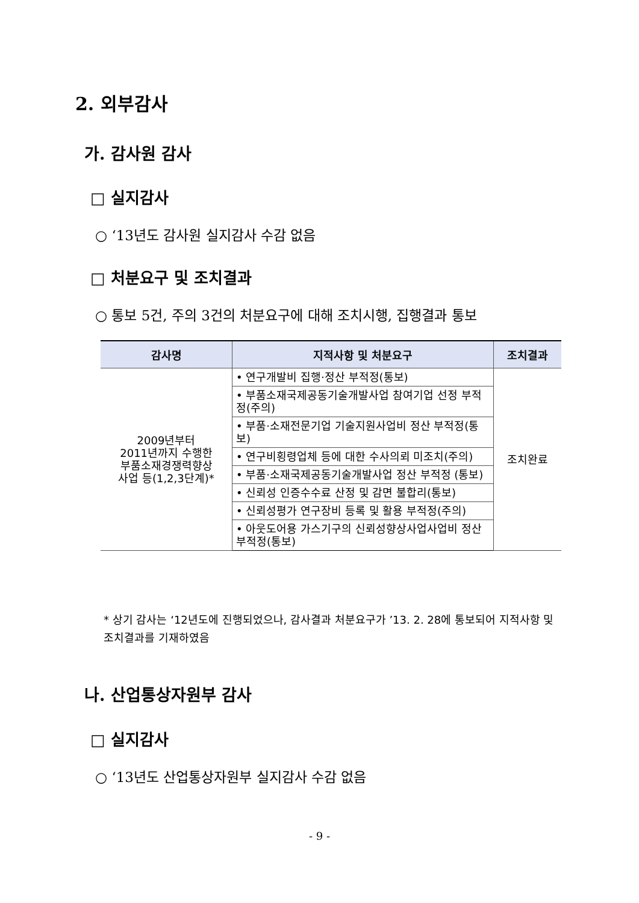2. 외부감사
가. 감사원 감사
□ 실지감사
○ ‘13년도 감사원 실지감사 수감 없음
□ 처분요구 및 조치결과
○ 통보 5건, 주의 3건의 처분요구에 대해 조치시행, 집행결과 통보
| 감사명 | 지적사항 및 처분요구 | 조치결과 |
| --- | --- | --- |
| 2009년부터 2011년까지 수행한 부품소재경쟁력향상 사업 등(1,2,3단계)* | • 연구개발비 집행·정산 부적정(통보) | 조치완료 |
| | • 부품소재국제공동기술개발사업 참여기업 선정 부적정(주의) | |
| | • 부품·소재전문기업 기술지원사업비 정산 부적정(통보) | |
| | • 연구비횡령업체 등에 대한 수사의뢰 미조치(주의) | |
| | • 부품·소재국제공동기술개발사업 정산 부적정 (통보) | |
| | • 신뢰성 인증수수료 산정 및 감면 불합리(통보) | |
| | • 신뢰성평가 연구장비 등록 및 활용 부적정(주의) | |
| | • 아웃도어용 가스기구의 신뢰성향상사업사업비 정산부적정(통보) | |
* 상기 감사는 ‘12년도에 진행되었으나, 감사결과 처분요구가 ’13. 2. 28에 통보되어 지적사항 및 조치결과를 기재하였음
나. 산업통상자원부 감사
□ 실지감사
○ ‘13년도 산업통상자원부 실지감사 수감 없음
- 9 -